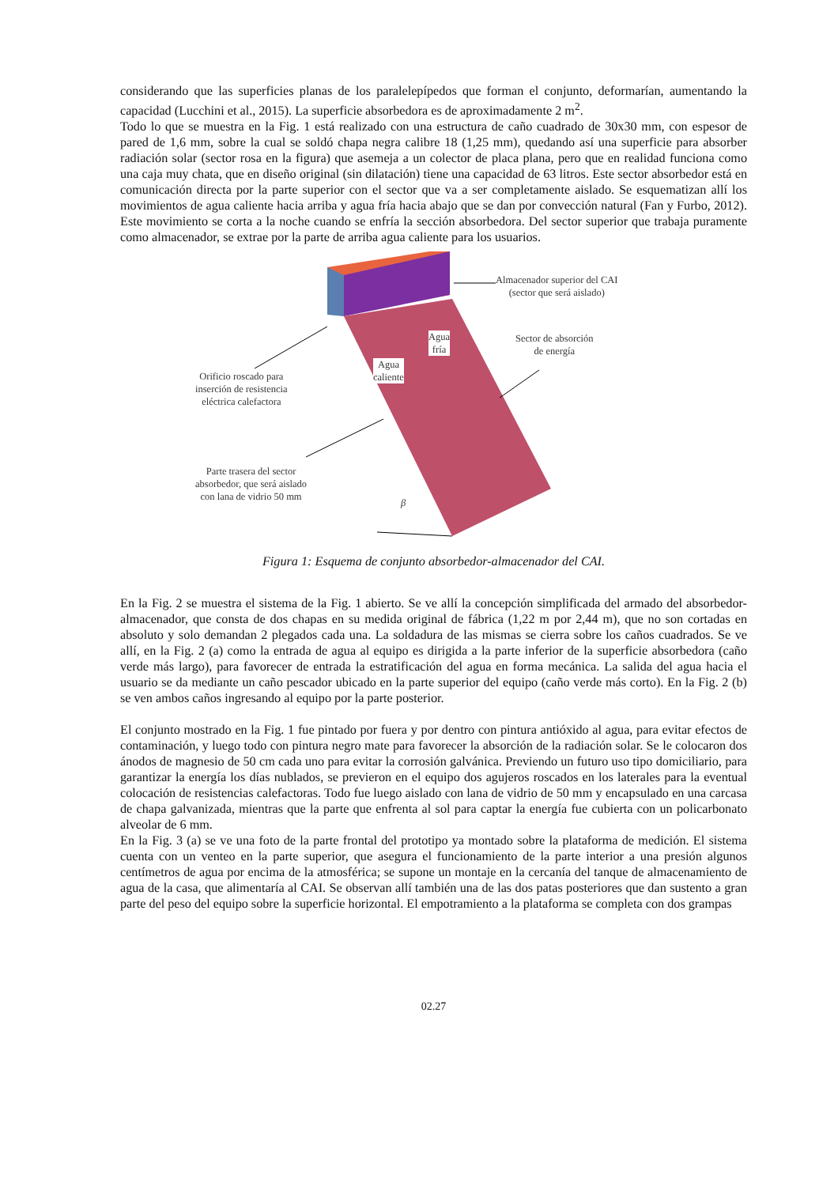considerando que las superficies planas de los paralelepípedos que forman el conjunto, deformarían, aumentando la capacidad (Lucchini et al., 2015). La superficie absorbedora es de aproximadamente 2 m<sup>2</sup>.
Todo lo que se muestra en la Fig. 1 está realizado con una estructura de caño cuadrado de 30x30 mm, con espesor de pared de 1,6 mm, sobre la cual se soldó chapa negra calibre 18 (1,25 mm), quedando así una superficie para absorber radiación solar (sector rosa en la figura) que asemeja a un colector de placa plana, pero que en realidad funciona como una caja muy chata, que en diseño original (sin dilatación) tiene una capacidad de 63 litros. Este sector absorbedor está en comunicación directa por la parte superior con el sector que va a ser completamente aislado. Se esquematizan allí los movimientos de agua caliente hacia arriba y agua fría hacia abajo que se dan por convección natural (Fan y Furbo, 2012). Este movimiento se corta a la noche cuando se enfría la sección absorbedora. Del sector superior que trabaja puramente como almacenador, se extrae por la parte de arriba agua caliente para los usuarios.
Almacenador superior del CAI
(sector que será aislado)
Sector de absorción
de energía
Agua
fría
Agua
caliente
Orificio roscado para
inserción de resistencia
eléctrica calefactora
Parte trasera del sector
absorbedor, que será aislado
con lana de vidrio 50 mm
β
Figura 1: Esquema de conjunto absorbedor-almacenador del CAI.
En la Fig. 2 se muestra el sistema de la Fig. 1 abierto. Se ve allí la concepción simplificada del armado del absorbedor-almacenador, que consta de dos chapas en su medida original de fábrica (1,22 m por 2,44 m), que no son cortadas en absoluto y solo demandan 2 plegados cada una. La soldadura de las mismas se cierra sobre los caños cuadrados. Se ve allí, en la Fig. 2 (a) como la entrada de agua al equipo es dirigida a la parte inferior de la superficie absorbedora (caño verde más largo), para favorecer de entrada la estratificación del agua en forma mecánica. La salida del agua hacia el usuario se da mediante un caño pescador ubicado en la parte superior del equipo (caño verde más corto). En la Fig. 2 (b) se ven ambos caños ingresando al equipo por la parte posterior.
El conjunto mostrado en la Fig. 1 fue pintado por fuera y por dentro con pintura antióxido al agua, para evitar efectos de contaminación, y luego todo con pintura negro mate para favorecer la absorción de la radiación solar. Se le colocaron dos ánodos de magnesio de 50 cm cada uno para evitar la corrosión galvánica. Previendo un futuro uso tipo domiciliario, para garantizar la energía los días nublados, se previeron en el equipo dos agujeros roscados en los laterales para la eventual colocación de resistencias calefactoras. Todo fue luego aislado con lana de vidrio de 50 mm y encapsulado en una carcasa de chapa galvanizada, mientras que la parte que enfrenta al sol para captar la energía fue cubierta con un policarbonato alveolar de 6 mm.
En la Fig. 3 (a) se ve una foto de la parte frontal del prototipo ya montado sobre la plataforma de medición. El sistema cuenta con un venteo en la parte superior, que asegura el funcionamiento de la parte interior a una presión algunos centímetros de agua por encima de la atmosférica; se supone un montaje en la cercanía del tanque de almacenamiento de agua de la casa, que alimentaría al CAI. Se observan allí también una de las dos patas posteriores que dan sustento a gran parte del peso del equipo sobre la superficie horizontal. El empotramiento a la plataforma se completa con dos grampas
02.27